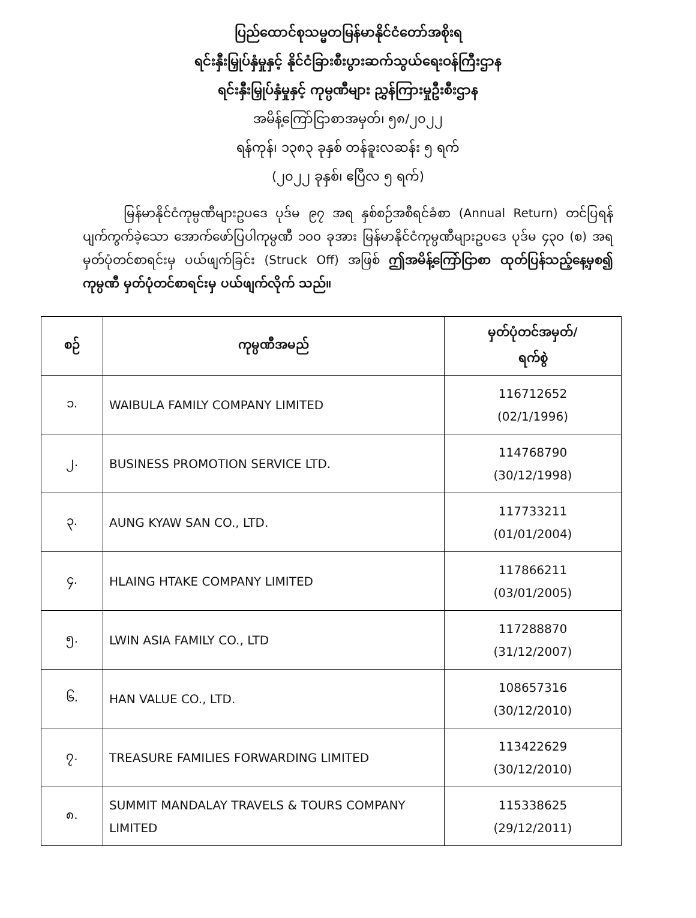ပြည်ထောင်စုသမ္မတမြန်မာနိုင်ငံတော်အစိုးရ
ရင်းနှီးမြှုပ်နှံမှုနှင့် နိုင်ငံခြားစီးပွားဆက်သွယ်ရေးဝန်ကြီးဌာန
ရင်းနှီးမြှုပ်နှံမှုနှင့် ကုမ္ပဏီများ ညွှန်ကြားမှုဦးစီးဌာန
အမိန့်ကြော်ငြာစာအမှတ်၊ ၅၈/၂၀၂၂
ရန်ကုန်၊ ၁၃၈၃ ခုနှစ် တန်ခူးလဆန်း ၅ ရက်
(၂၀၂၂ ခုနှစ်၊ ဧပြီလ ၅ ရက်)
မြန်မာနိုင်ငံကုမ္ပဏီများဥပဒေ ပုဒ်မ ၉၇ အရ နှစ်စဉ်အစီရင်ခံစာ (Annual Return) တင်ပြရန် ပျက်ကွက်ခဲ့သော အောက်ဖော်ပြပါကုမ္ပဏီ ၁၀၀ ခုအား မြန်မာနိုင်ငံကုမ္ပဏီများဥပဒေ ပုဒ်မ ၄၃၀ (စ) အရမှတ်ပုံတင်စာရင်းမှ ပယ်ဖျက်ခြင်း (Struck Off) အဖြစ် ဤအမိန့်ကြော်ငြာစာ ထုတ်ပြန်သည့်နေ့မှစ၍ ကုမ္ပဏီ မှတ်ပုံတင်စာရင်းမှ ပယ်ဖျက်လိုက် သည်။
| စဉ် | ကုမ္ပဏီအမည် | မှတ်ပုံတင်အမှတ်/ ရက်စွဲ |
| --- | --- | --- |
| ၁. | WAIBULA FAMILY COMPANY LIMITED | 116712652 (02/1/1996) |
| ၂. | BUSINESS PROMOTION SERVICE LTD. | 114768790 (30/12/1998) |
| ၃. | AUNG KYAW SAN CO., LTD. | 117733211 (01/01/2004) |
| ၄. | HLAING HTAKE COMPANY LIMITED | 117866211 (03/01/2005) |
| ၅. | LWIN ASIA FAMILY CO., LTD | 117288870 (31/12/2007) |
| ၆. | HAN VALUE CO., LTD. | 108657316 (30/12/2010) |
| ၇. | TREASURE FAMILIES FORWARDING LIMITED | 113422629 (30/12/2010) |
| ၈. | SUMMIT MANDALAY TRAVELS & TOURS COMPANY LIMITED | 115338625 (29/12/2011) |